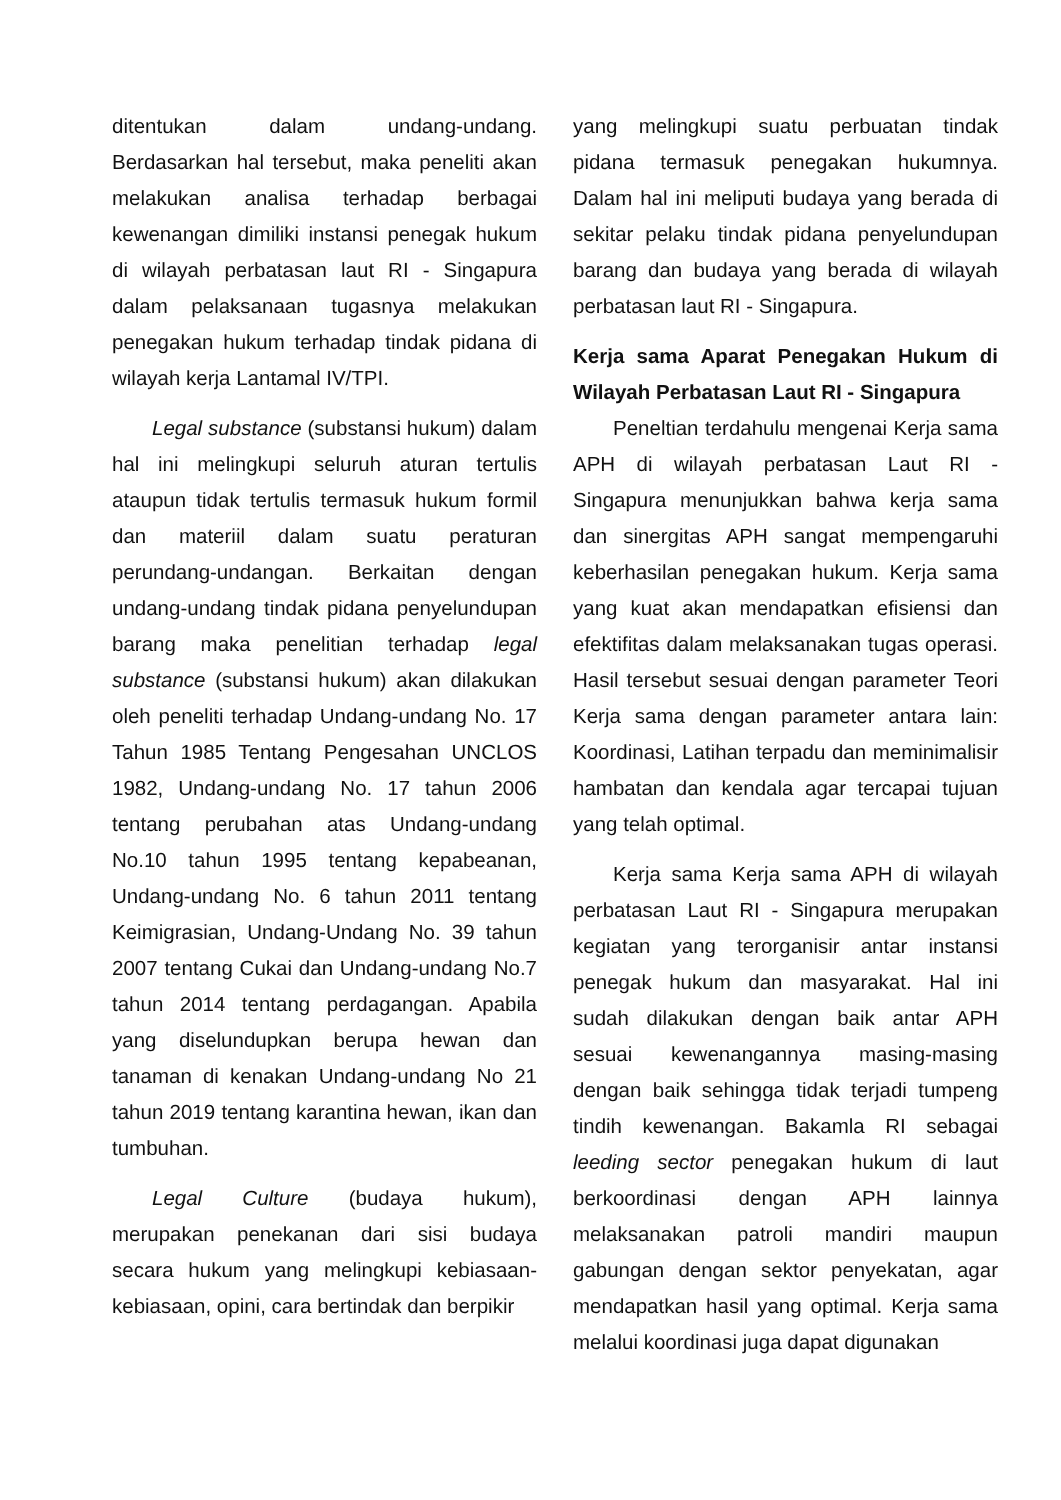ditentukan dalam undang-undang. Berdasarkan hal tersebut, maka peneliti akan melakukan analisa terhadap berbagai kewenangan dimiliki instansi penegak hukum di wilayah perbatasan laut RI - Singapura dalam pelaksanaan tugasnya melakukan penegakan hukum terhadap tindak pidana di wilayah kerja Lantamal IV/TPI.
Legal substance (substansi hukum) dalam hal ini melingkupi seluruh aturan tertulis ataupun tidak tertulis termasuk hukum formil dan materiil dalam suatu peraturan perundang-undangan. Berkaitan dengan undang-undang tindak pidana penyelundupan barang maka penelitian terhadap legal substance (substansi hukum) akan dilakukan oleh peneliti terhadap Undang-undang No. 17 Tahun 1985 Tentang Pengesahan UNCLOS 1982, Undang-undang No. 17 tahun 2006 tentang perubahan atas Undang-undang No.10 tahun 1995 tentang kepabeanan, Undang-undang No. 6 tahun 2011 tentang Keimigrasian, Undang-Undang No. 39 tahun 2007 tentang Cukai dan Undang-undang No.7 tahun 2014 tentang perdagangan. Apabila yang diselundupkan berupa hewan dan tanaman di kenakan Undang-undang No 21 tahun 2019 tentang karantina hewan, ikan dan tumbuhan.
Legal Culture (budaya hukum), merupakan penekanan dari sisi budaya secara hukum yang melingkupi kebiasaan-kebiasaan, opini, cara bertindak dan berpikir
yang melingkupi suatu perbuatan tindak pidana termasuk penegakan hukumnya. Dalam hal ini meliputi budaya yang berada di sekitar pelaku tindak pidana penyelundupan barang dan budaya yang berada di wilayah perbatasan laut RI - Singapura.
Kerja sama Aparat Penegakan Hukum di Wilayah Perbatasan Laut RI - Singapura
Peneltian terdahulu mengenai Kerja sama APH di wilayah perbatasan Laut RI - Singapura menunjukkan bahwa kerja sama dan sinergitas APH sangat mempengaruhi keberhasilan penegakan hukum. Kerja sama yang kuat akan mendapatkan efisiensi dan efektifitas dalam melaksanakan tugas operasi. Hasil tersebut sesuai dengan parameter Teori Kerja sama dengan parameter antara lain: Koordinasi, Latihan terpadu dan meminimalisir hambatan dan kendala agar tercapai tujuan yang telah optimal.
Kerja sama Kerja sama APH di wilayah perbatasan Laut RI - Singapura merupakan kegiatan yang terorganisir antar instansi penegak hukum dan masyarakat. Hal ini sudah dilakukan dengan baik antar APH sesuai kewenangannya masing-masing dengan baik sehingga tidak terjadi tumpeng tindih kewenangan. Bakamla RI sebagai leeding sector penegakan hukum di laut berkoordinasi dengan APH lainnya melaksanakan patroli mandiri maupun gabungan dengan sektor penyekatan, agar mendapatkan hasil yang optimal. Kerja sama melalui koordinasi juga dapat digunakan